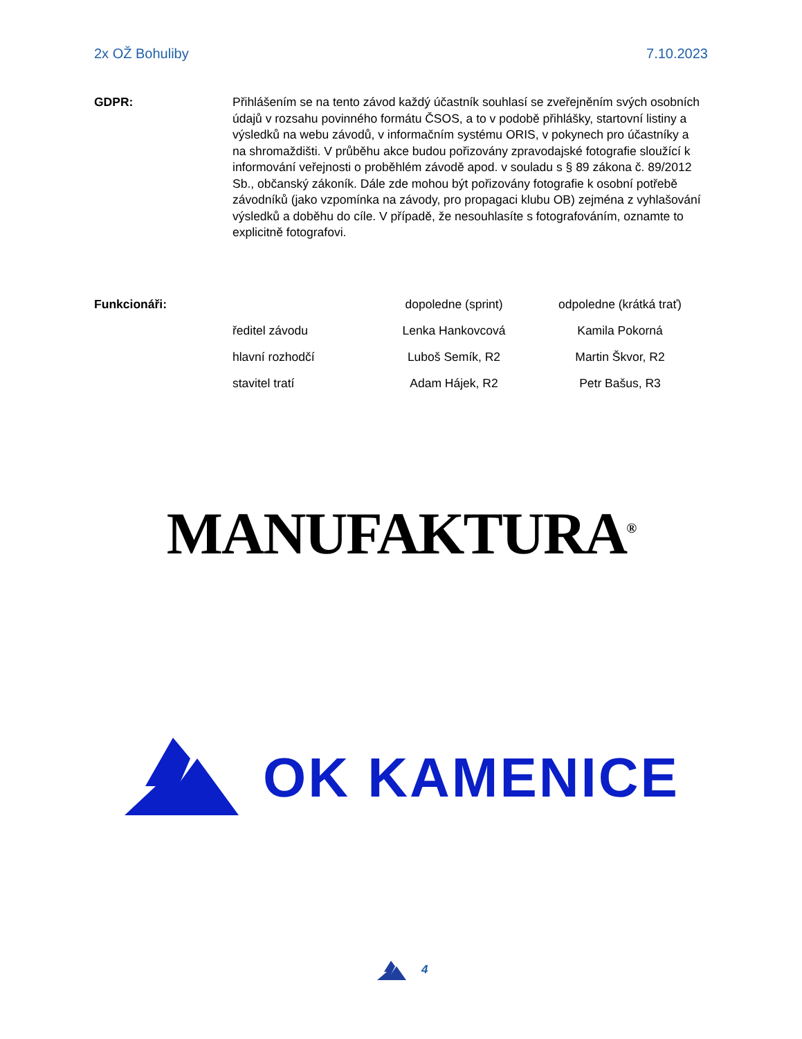2x OŽ Bohuliby 7.10.2023
GDPR: Přihlášením se na tento závod každý účastník souhlasí se zveřejněním svých osobních údajů v rozsahu povinného formátu ČSOS, a to v podobě přihlášky, startovní listiny a výsledků na webu závodů, v informačním systému ORIS, v pokynech pro účastníky a na shromaždišti. V průběhu akce budou pořizovány zpravodajské fotografie sloužící k informování veřejnosti o proběhlém závodě apod. v souladu s § 89 zákona č. 89/2012 Sb., občanský zákoník. Dále zde mohou být pořizovány fotografie k osobní potřebě závodníků (jako vzpomínka na závody, pro propagaci klubu OB) zejména z vyhlašování výsledků a doběhu do cíle. V případě, že nesouhlasíte s fotografováním, oznamte to explicitně fotografovi.
| Funkcionáři: | | dopoledne (sprint) | odpoledne (krátká trať) |
| --- | --- | --- | --- |
| | ředitel závodu | Lenka Hankovcová | Kamila Pokorná |
| | hlavní rozhodčí | Luboš Semík, R2 | Martin Škvor, R2 |
| | stavitel tratí | Adam Hájek, R2 | Petr Bašus, R3 |
MANUFAKTURA<sup>®</sup>
OK KAMENICE
4